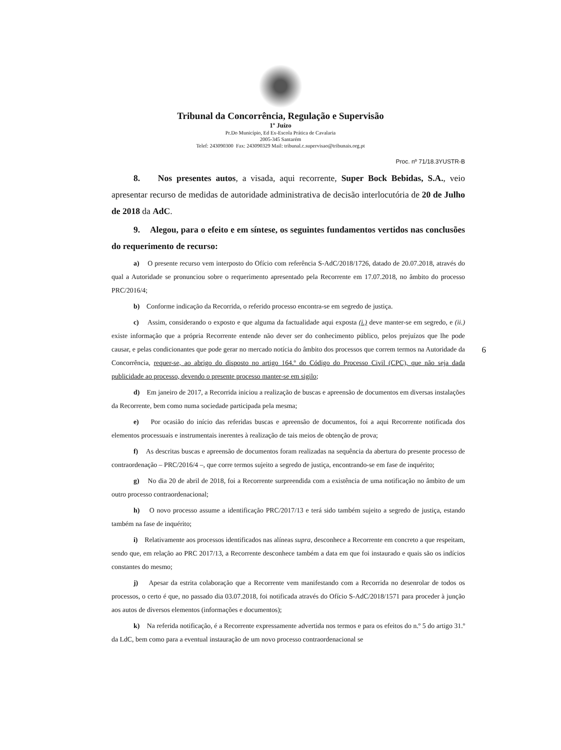Tribunal da Concorrência, Regulação e Supervisão
1º Juízo
Pr.Do Município, Ed Ex-Escola Prática de Cavalaria
2005-345 Santarém
Telef: 243090300 Fax: 243090329 Mail: tribunal.c.supervisao@tribunais.org.pt
Proc. nº 71/18.3YUSTR-B
6
8. Nos presentes autos, a visada, aqui recorrente, Super Bock Bebidas, S.A., veio apresentar recurso de medidas de autoridade administrativa de decisão interlocutória de 20 de Julho de 2018 da AdC.
9. Alegou, para o efeito e em síntese, os seguintes fundamentos vertidos nas conclusões do requerimento de recurso:
a) O presente recurso vem interposto do Ofício com referência S-AdC/2018/1726, datado de 20.07.2018, através do qual a Autoridade se pronunciou sobre o requerimento apresentado pela Recorrente em 17.07.2018, no âmbito do processo PRC/2016/4;
b) Conforme indicação da Recorrida, o referido processo encontra-se em segredo de justiça.
c) Assim, considerando o exposto e que alguma da factualidade aqui exposta (i.) deve manter-se em segredo, e (ii.) existe informação que a própria Recorrente entende não dever ser do conhecimento público, pelos prejuízos que lhe pode causar, e pelas condicionantes que pode gerar no mercado notícia do âmbito dos processos que correm termos na Autoridade da Concorrência, requer-se, ao abrigo do disposto no artigo 164.º do Código do Processo Civil (CPC), que não seja dada publicidade ao processo, devendo o presente processo manter-se em sigilo;
d) Em janeiro de 2017, a Recorrida iniciou a realização de buscas e apreensão de documentos em diversas instalações da Recorrente, bem como numa sociedade participada pela mesma;
e) Por ocasião do início das referidas buscas e apreensão de documentos, foi a aqui Recorrente notificada dos elementos processuais e instrumentais inerentes à realização de tais meios de obtenção de prova;
f) As descritas buscas e apreensão de documentos foram realizadas na sequência da abertura do presente processo de contraordenação – PRC/2016/4 –, que corre termos sujeito a segredo de justiça, encontrando-se em fase de inquérito;
g) No dia 20 de abril de 2018, foi a Recorrente surpreendida com a existência de uma notificação no âmbito de um outro processo contraordenacional;
h) O novo processo assume a identificação PRC/2017/13 e terá sido também sujeito a segredo de justiça, estando também na fase de inquérito;
i) Relativamente aos processos identificados nas alíneas supra, desconhece a Recorrente em concreto a que respeitam, sendo que, em relação ao PRC 2017/13, a Recorrente desconhece também a data em que foi instaurado e quais são os indícios constantes do mesmo;
j) Apesar da estrita colaboração que a Recorrente vem manifestando com a Recorrida no desenrolar de todos os processos, o certo é que, no passado dia 03.07.2018, foi notificada através do Ofício S-AdC/2018/1571 para proceder à junção aos autos de diversos elementos (informações e documentos);
k) Na referida notificação, é a Recorrente expressamente advertida nos termos e para os efeitos do n.º 5 do artigo 31.º da LdC, bem como para a eventual instauração de um novo processo contraordenacional se